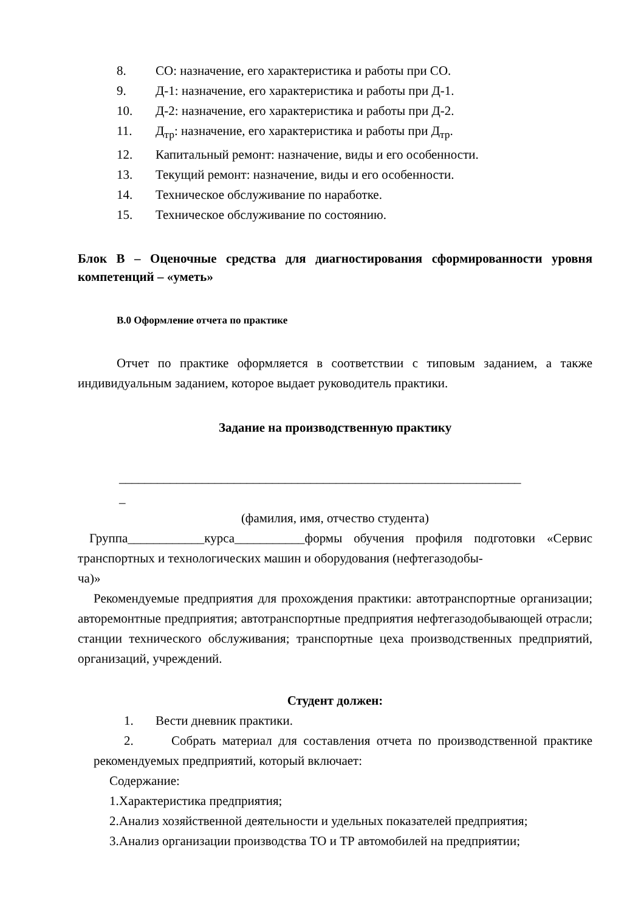8. СО: назначение, его характеристика и работы при СО.
9. Д-1: назначение, его характеристика и работы при Д-1.
10. Д-2: назначение, его характеристика и работы при Д-2.
11. Д<sub>тр</sub>: назначение, его характеристика и работы при Д<sub>тр</sub>.
12. Капитальный ремонт: назначение, виды и его особенности.
13. Текущий ремонт: назначение, виды и его особенности.
14. Техническое обслуживание по наработке.
15. Техническое обслуживание по состоянию.
Блок В – Оценочные средства для диагностирования сформированности уровня компетенций – «уметь»
В.0 Оформление отчета по практике
Отчет по практике оформляется в соответствии с типовым заданием, а также индивидуальным заданием, которое выдает руководитель практики.
Задание на производственную практику
_______________________________________________________________
_
(фамилия, имя, отчество студента)
Группа____________курса___________формы обучения профиля подготовки «Сервис транспортных и технологических машин и оборудования (нефтегазодобы-
ча)»
Рекомендуемые предприятия для прохождения практики: автотранспортные организации; авторемонтные предприятия; автотранспортные предприятия нефтегазодобывающей отрасли; станции технического обслуживания; транспортные цеха производственных предприятий, организаций, учреждений.
Студент должен:
1. Вести дневник практики.
2. Собрать материал для составления отчета по производственной практике рекомендуемых предприятий, который включает:
Содержание:
1.Характеристика предприятия;
2.Анализ хозяйственной деятельности и удельных показателей предприятия;
3.Анализ организации производства ТО и ТР автомобилей на предприятии;